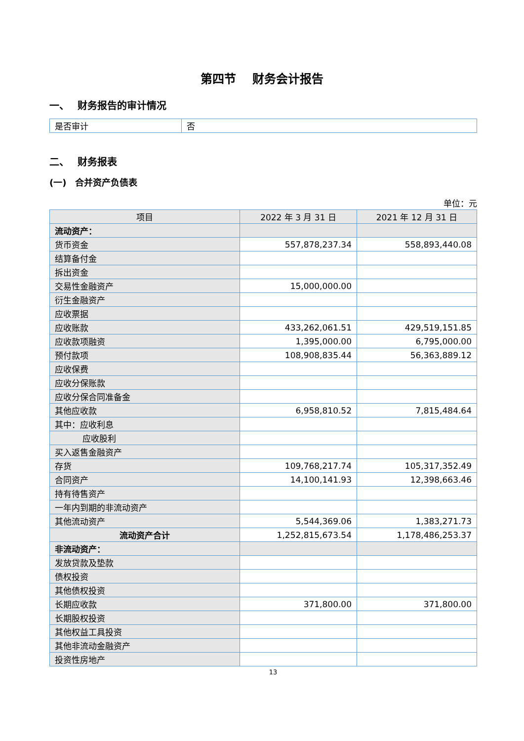第四节　 财务会计报告
一、　 财务报告的审计情况
| 是否审计 | 否 |
二、　 财务报表
(一)　合并资产负债表
单位：元
| 项目 | 2022 年 3 月 31 日 | 2021 年 12 月 31 日 |
| --- | --- | --- |
| 流动资产： | | |
| 货币资金 | 557,878,237.34 | 558,893,440.08 |
| 结算备付金 | | |
| 拆出资金 | | |
| 交易性金融资产 | 15,000,000.00 | |
| 衍生金融资产 | | |
| 应收票据 | | |
| 应收账款 | 433,262,061.51 | 429,519,151.85 |
| 应收款项融资 | 1,395,000.00 | 6,795,000.00 |
| 预付款项 | 108,908,835.44 | 56,363,889.12 |
| 应收保费 | | |
| 应收分保账款 | | |
| 应收分保合同准备金 | | |
| 其他应收款 | 6,958,810.52 | 7,815,484.64 |
| 其中：应收利息 | | |
| 应收股利 | | |
| 买入返售金融资产 | | |
| 存货 | 109,768,217.74 | 105,317,352.49 |
| 合同资产 | 14,100,141.93 | 12,398,663.46 |
| 持有待售资产 | | |
| 一年内到期的非流动资产 | | |
| 其他流动资产 | 5,544,369.06 | 1,383,271.73 |
| 流动资产合计 | 1,252,815,673.54 | 1,178,486,253.37 |
| 非流动资产： | | |
| 发放贷款及垫款 | | |
| 债权投资 | | |
| 其他债权投资 | | |
| 长期应收款 | 371,800.00 | 371,800.00 |
| 长期股权投资 | | |
| 其他权益工具投资 | | |
| 其他非流动金融资产 | | |
| 投资性房地产 | | |
13